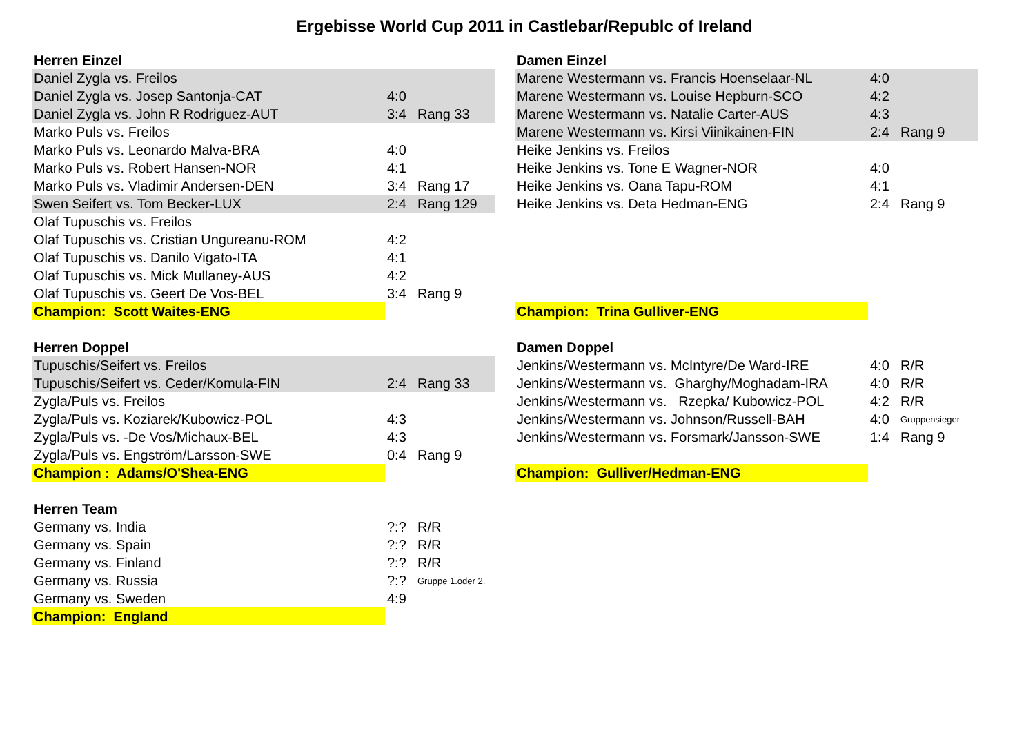Ergebisse World Cup 2011 in Castlebar/Republc of Ireland
| Herren Einzel | | |
| Daniel Zygla vs. Freilos | | |
| Daniel Zygla vs. Josep Santonja-CAT | 4:0 | |
| Daniel Zygla vs. John R Rodriguez-AUT | 3:4 | Rang 33 |
| Marko Puls vs. Freilos | | |
| Marko Puls vs. Leonardo Malva-BRA | 4:0 | |
| Marko Puls vs. Robert Hansen-NOR | 4:1 | |
| Marko Puls vs. Vladimir Andersen-DEN | 3:4 | Rang 17 |
| Swen Seifert vs. Tom Becker-LUX | 2:4 | Rang 129 |
| Olaf Tupuschis vs. Freilos | | |
| Olaf Tupuschis vs. Cristian Ungureanu-ROM | 4:2 | |
| Olaf Tupuschis vs. Danilo Vigato-ITA | 4:1 | |
| Olaf Tupuschis vs. Mick Mullaney-AUS | 4:2 | |
| Olaf Tupuschis vs. Geert De Vos-BEL | 3:4 | Rang 9 |
| Champion: Scott Waites-ENG | | |
| Herren Doppel | | |
| Tupuschis/Seifert vs. Freilos | | |
| Tupuschis/Seifert vs. Ceder/Komula-FIN | 2:4 | Rang 33 |
| Zygla/Puls vs. Freilos | | |
| Zygla/Puls vs. Koziarek/Kubowicz-POL | 4:3 | |
| Zygla/Puls vs. -De Vos/Michaux-BEL | 4:3 | |
| Zygla/Puls vs. Engström/Larsson-SWE | 0:4 | Rang 9 |
| Champion : Adams/O'Shea-ENG | | |
| Herren Team | | |
| Germany vs. India | ?:? | R/R |
| Germany vs. Spain | ?:? | R/R |
| Germany vs. Finland | ?:? | R/R |
| Germany vs. Russia | ?:? | Gruppe 1.oder 2. |
| Germany vs. Sweden | 4:9 | |
| Champion: England | | |
| Damen Einzel | | |
| Marene Westermann vs. Francis Hoenselaar-NL | 4:0 | |
| Marene Westermann vs. Louise Hepburn-SCO | 4:2 | |
| Marene Westermann vs. Natalie Carter-AUS | 4:3 | |
| Marene Westermann vs. Kirsi Viinikainen-FIN | 2:4 | Rang 9 |
| Heike Jenkins vs. Freilos | | |
| Heike Jenkins vs. Tone E Wagner-NOR | 4:0 | |
| Heike Jenkins vs. Oana Tapu-ROM | 4:1 | |
| Heike Jenkins vs. Deta Hedman-ENG | 2:4 | Rang 9 |
| Champion: Trina Gulliver-ENG | | |
| Damen Doppel | | |
| Jenkins/Westermann vs. McIntyre/De Ward-IRE | 4:0 | R/R |
| Jenkins/Westermann vs. Gharghy/Moghadam-IRA | 4:0 | R/R |
| Jenkins/Westermann vs. Rzepka/ Kubowicz-POL | 4:2 | R/R |
| Jenkins/Westermann vs. Johnson/Russell-BAH | 4:0 | Gruppensieger |
| Jenkins/Westermann vs. Forsmark/Jansson-SWE | 1:4 | Rang 9 |
| Champion: Gulliver/Hedman-ENG | | |